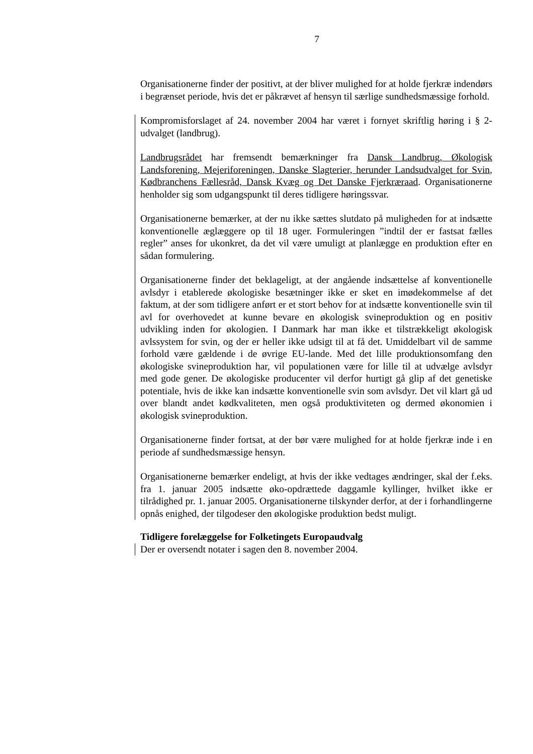7
Organisationerne finder der positivt, at der bliver mulighed for at holde fjerkræ indendørs i begrænset periode, hvis det er påkrævet af hensyn til særlige sundhedsmæssige forhold.
Kompromisforslaget af 24. november 2004 har været i fornyet skriftlig høring i § 2-udvalget (landbrug).
Landbrugsrådet har fremsendt bemærkninger fra Dansk Landbrug, Økologisk Landsforening, Mejeriforeningen, Danske Slagterier, herunder Landsudvalget for Svin, Kødbranchens Fællesråd, Dansk Kvæg og Det Danske Fjerkræraad. Organisationerne henholder sig som udgangspunkt til deres tidligere høringssvar.
Organisationerne bemærker, at der nu ikke sættes slutdato på muligheden for at indsætte konventionelle æglæggere op til 18 uger. Formuleringen ”indtil der er fastsat fælles regler” anses for ukonkret, da det vil være umuligt at planlægge en produktion efter en sådan formulering.
Organisationerne finder det beklageligt, at der angående indsættelse af konventionelle avlsdyr i etablerede økologiske besætninger ikke er sket en imødekommelse af det faktum, at der som tidligere anført er et stort behov for at indsætte konventionelle svin til avl for overhovedet at kunne bevare en økologisk svineproduktion og en positiv udvikling inden for økologien. I Danmark har man ikke et tilstrækkeligt økologisk avlssystem for svin, og der er heller ikke udsigt til at få det. Umiddelbart vil de samme forhold være gældende i de øvrige EU-lande. Med det lille produktionsomfang den økologiske svineproduktion har, vil populationen være for lille til at udvælge avlsdyr med gode gener. De økologiske producenter vil derfor hurtigt gå glip af det genetiske potentiale, hvis de ikke kan indsætte konventionelle svin som avlsdyr. Det vil klart gå ud over blandt andet kødkvaliteten, men også produktiviteten og dermed økonomien i økologisk svineproduktion.
Organisationerne finder fortsat, at der bør være mulighed for at holde fjerkræ inde i en periode af sundhedsmæssige hensyn.
Organisationerne bemærker endeligt, at hvis der ikke vedtages ændringer, skal der f.eks. fra 1. januar 2005 indsætte øko-opdrættede daggamle kyllinger, hvilket ikke er tilrådighed pr. 1. januar 2005. Organisationerne tilskynder derfor, at der i forhandlingerne opnås enighed, der tilgodeser den økologiske produktion bedst muligt.
Tidligere forelæggelse for Folketingets Europaudvalg
Der er oversendt notater i sagen den 8. november 2004.